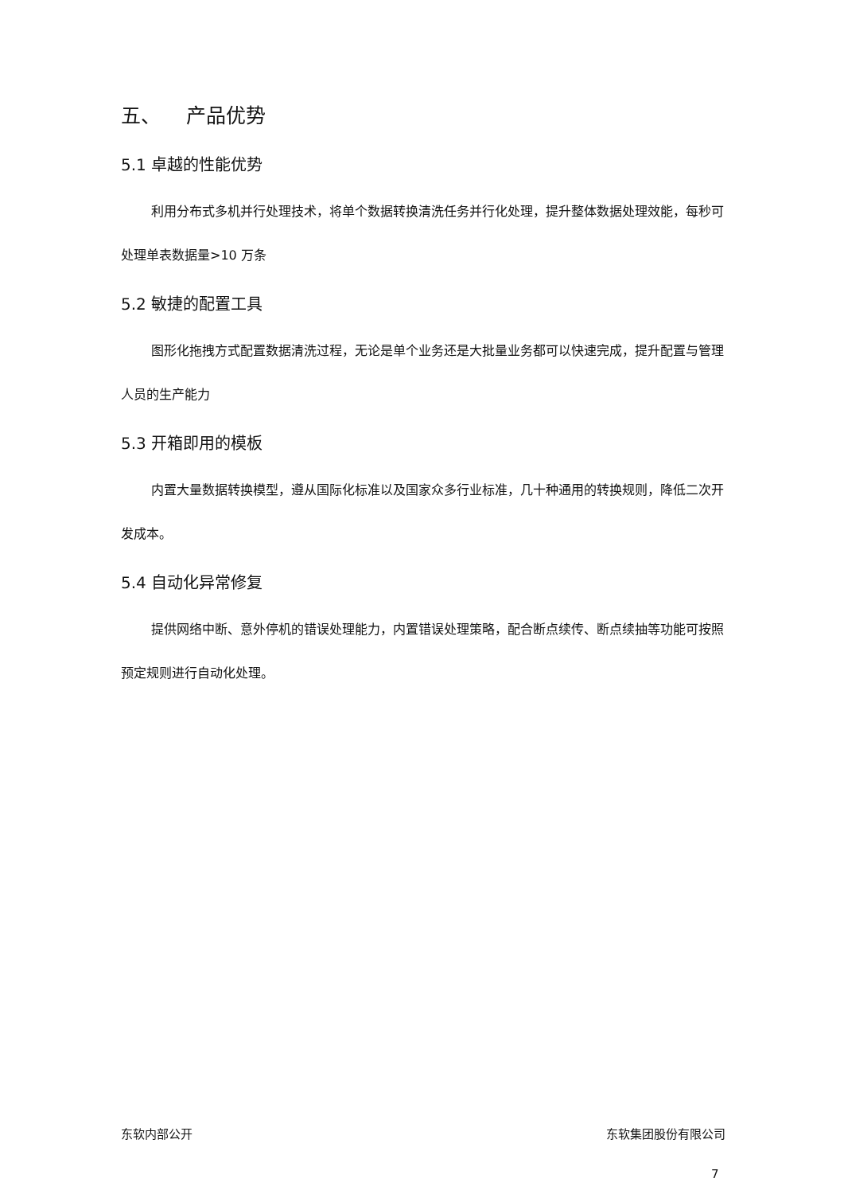五、 产品优势
5.1 卓越的性能优势
利用分布式多机并行处理技术，将单个数据转换清洗任务并行化处理，提升整体数据处理效能，每秒可处理单表数据量>10 万条
5.2 敏捷的配置工具
图形化拖拽方式配置数据清洗过程，无论是单个业务还是大批量业务都可以快速完成，提升配置与管理人员的生产能力
5.3 开箱即用的模板
内置大量数据转换模型，遵从国际化标准以及国家众多行业标准，几十种通用的转换规则，降低二次开发成本。
5.4 自动化异常修复
提供网络中断、意外停机的错误处理能力，内置错误处理策略，配合断点续传、断点续抽等功能可按照预定规则进行自动化处理。
东软内部公开 东软集团股份有限公司
7